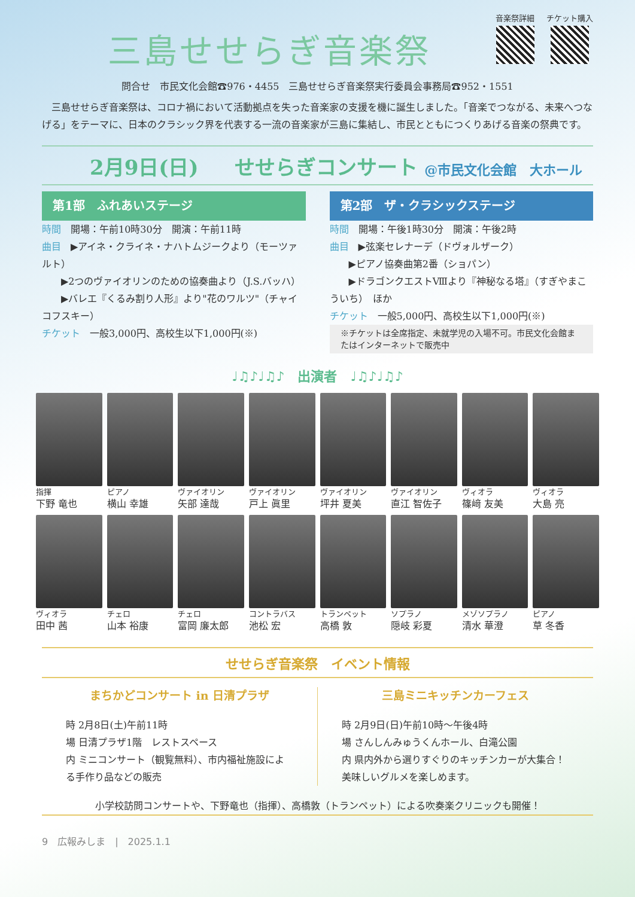三島せせらぎ音楽祭
音楽祭詳細 チケット購入
問合せ　市民文化会館☎976・4455　三島せせらぎ音楽祭実行委員会事務局☎952・1551
　三島せせらぎ音楽祭は、コロナ禍において活動拠点を失った音楽家の支援を機に誕生しました。「音楽でつながる、未来へつなげる」をテーマに、日本のクラシック界を代表する一流の音楽家が三島に集結し、市民とともにつくりあげる音楽の祭典です。
2月9日(日) せせらぎコンサート @市民文化会館　大ホール
第1部　ふれあいステージ
時間　開場：午前10時30分　開演：午前11時
曲目　▶アイネ・クライネ・ナハトムジークより（モーツァルト）
　　▶2つのヴァイオリンのための協奏曲より（J.S.バッハ）
　　▶バレエ『くるみ割り人形』より"花のワルツ"（チャイコフスキー）
チケット　一般3,000円、高校生以下1,000円(※)
第2部　ザ・クラシックステージ
時間　開場：午後1時30分　開演：午後2時
曲目　▶弦楽セレナーデ（ドヴォルザーク）
　　▶ピアノ協奏曲第2番（ショパン）
　　▶ドラゴンクエストⅧより『神秘なる塔』（すぎやまこういち）　ほか
チケット　一般5,000円、高校生以下1,000円(※)
※チケットは全席指定、未就学児の入場不可。市民文化会館またはインターネットで販売中
♩♫♪♩♫♪　出演者　♩♫♪♩♫♪
指揮
下野 竜也
ピアノ
横山 幸雄
ヴァイオリン
矢部 達哉
ヴァイオリン
戸上 眞里
ヴァイオリン
坪井 夏美
ヴァイオリン
直江 智佐子
ヴィオラ
篠﨑 友美
ヴィオラ
大島 亮
ヴィオラ
田中 茜
チェロ
山本 裕康
チェロ
富岡 廉太郎
コントラバス
池松 宏
トランペット
高橋 敦
ソプラノ
隠岐 彩夏
メゾソプラノ
清水 華澄
ピアノ
草 冬香
せせらぎ音楽祭　イベント情報
まちかどコンサート in 日清プラザ
時 2月8日(土)午前11時
場 日清プラザ1階　レストスペース
内 ミニコンサート（観覧無料）、市内福祉施設による手作り品などの販売
三島ミニキッチンカーフェス
時 2月9日(日)午前10時〜午後4時
場 さんしんみゅうくんホール、白滝公園
内 県内外から選りすぐりのキッチンカーが大集合！美味しいグルメを楽しめます。
小学校訪問コンサートや、下野竜也（指揮）、高橋敦（トランペット）による吹奏楽クリニックも開催！
9　広報みしま　|　2025.1.1